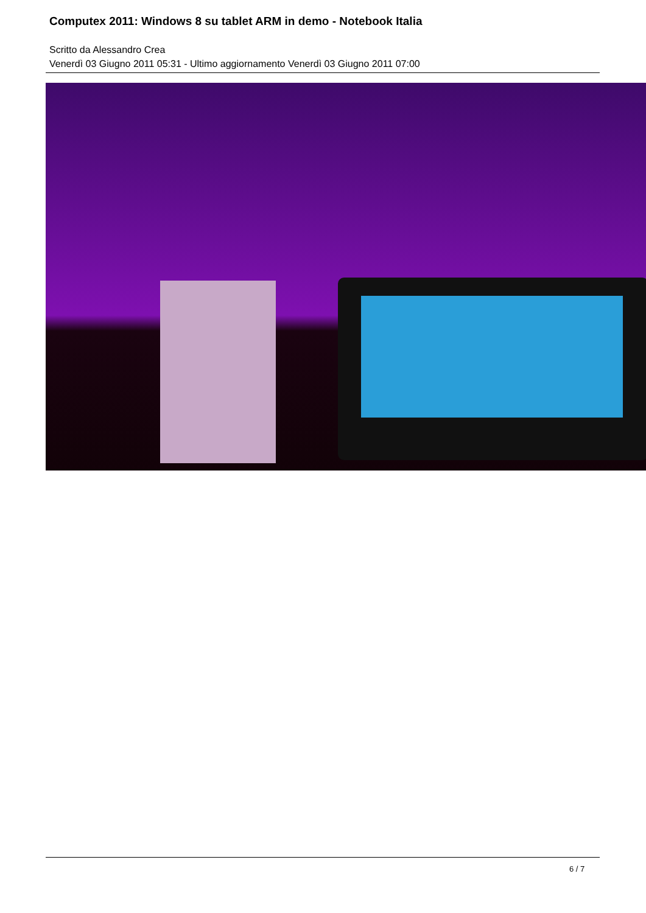Computex 2011: Windows 8 su tablet ARM in demo - Notebook Italia
Scritto da Alessandro Crea
Venerdì 03 Giugno 2011 05:31 - Ultimo aggiornamento Venerdì 03 Giugno 2011 07:00
6 / 7